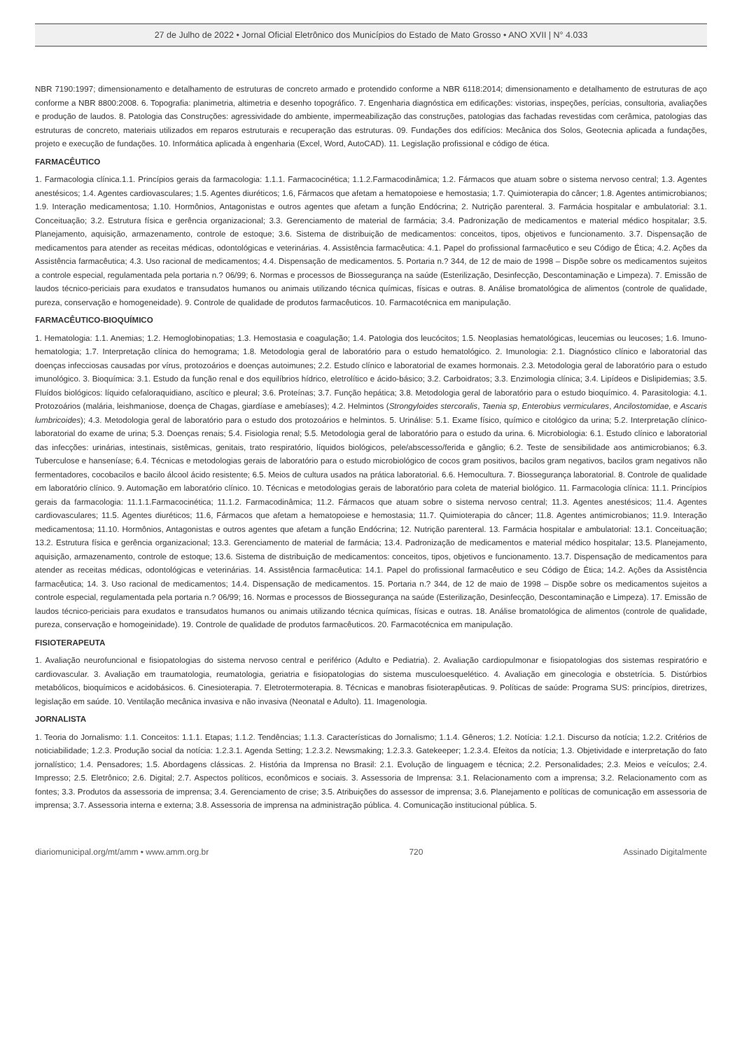27 de Julho de 2022 • Jornal Oficial Eletrônico dos Municípios do Estado de Mato Grosso • ANO XVII | N° 4.033
NBR 7190:1997; dimensionamento e detalhamento de estruturas de concreto armado e protendido conforme a NBR 6118:2014; dimensionamento e detalhamento de estruturas de aço conforme a NBR 8800:2008. 6. Topografia: planimetria, altimetria e desenho topográfico. 7. Engenharia diagnóstica em edificações: vistorias, inspeções, perícias, consultoria, avaliações e produção de laudos. 8. Patologia das Construções: agressividade do ambiente, impermeabilização das construções, patologias das fachadas revestidas com cerâmica, patologias das estruturas de concreto, materiais utilizados em reparos estruturais e recuperação das estruturas. 09. Fundações dos edifícios: Mecânica dos Solos, Geotecnia aplicada a fundações, projeto e execução de fundações. 10. Informática aplicada à engenharia (Excel, Word, AutoCAD). 11. Legislação profissional e código de ética.
FARMACÊUTICO
1. Farmacologia clínica.1.1. Princípios gerais da farmacologia: 1.1.1. Farmacocinética; 1.1.2.Farmacodinâmica; 1.2. Fármacos que atuam sobre o sistema nervoso central; 1.3. Agentes anestésicos; 1.4. Agentes cardiovasculares; 1.5. Agentes diuréticos; 1.6, Fármacos que afetam a hematopoiese e hemostasia; 1.7. Quimioterapia do câncer; 1.8. Agentes antimicrobianos; 1.9. Interação medicamentosa; 1.10. Hormônios, Antagonistas e outros agentes que afetam a função Endócrina; 2. Nutrição parenteral. 3. Farmácia hospitalar e ambulatorial: 3.1. Conceituação; 3.2. Estrutura física e gerência organizacional; 3.3. Gerenciamento de material de farmácia; 3.4. Padronização de medicamentos e material médico hospitalar; 3.5. Planejamento, aquisição, armazenamento, controle de estoque; 3.6. Sistema de distribuição de medicamentos: conceitos, tipos, objetivos e funcionamento. 3.7. Dispensação de medicamentos para atender as receitas médicas, odontológicas e veterinárias. 4. Assistência farmacêutica: 4.1. Papel do profissional farmacêutico e seu Código de Ética; 4.2. Ações da Assistência farmacêutica; 4.3. Uso racional de medicamentos; 4.4. Dispensação de medicamentos. 5. Portaria n.? 344, de 12 de maio de 1998 – Dispõe sobre os medicamentos sujeitos a controle especial, regulamentada pela portaria n.? 06/99; 6. Normas e processos de Biossegurança na saúde (Esterilização, Desinfecção, Descontaminação e Limpeza). 7. Emissão de laudos técnico-periciais para exudatos e transudatos humanos ou animais utilizando técnica químicas, físicas e outras. 8. Análise bromatológica de alimentos (controle de qualidade, pureza, conservação e homogeneidade). 9. Controle de qualidade de produtos farmacêuticos. 10. Farmacotécnica em manipulação.
FARMACÊUTICO-BIOQUÍMICO
1. Hematologia: 1.1. Anemias; 1.2. Hemoglobinopatias; 1.3. Hemostasia e coagulação; 1.4. Patologia dos leucócitos; 1.5. Neoplasias hematológicas, leucemias ou leucoses; 1.6. Imuno-hematologia; 1.7. Interpretação clínica do hemograma; 1.8. Metodologia geral de laboratório para o estudo hematológico. 2. Imunologia: 2.1. Diagnóstico clínico e laboratorial das doenças infecciosas causadas por vírus, protozoários e doenças autoimunes; 2.2. Estudo clínico e laboratorial de exames hormonais. 2.3. Metodologia geral de laboratório para o estudo imunológico. 3. Bioquímica: 3.1. Estudo da função renal e dos equilíbrios hídrico, eletrolítico e ácido-básico; 3.2. Carboidratos; 3.3. Enzimologia clínica; 3.4. Lipídeos e Dislipidemias; 3.5. Fluídos biológicos: líquido cefaloraquidiano, ascítico e pleural; 3.6. Proteínas; 3.7. Função hepática; 3.8. Metodologia geral de laboratório para o estudo bioquímico. 4. Parasitologia: 4.1. Protozoários (malária, leishmaniose, doença de Chagas, giardíase e amebíases); 4.2. Helmintos (Strongyloides stercoralis, Taenia sp, Enterobius vermiculares, Ancilostomidae, e Ascaris lumbricoides); 4.3. Metodologia geral de laboratório para o estudo dos protozoários e helmintos. 5. Urinálise: 5.1. Exame físico, químico e citológico da urina; 5.2. Interpretação clínico-laboratorial do exame de urina; 5.3. Doenças renais; 5.4. Fisiologia renal; 5.5. Metodologia geral de laboratório para o estudo da urina. 6. Microbiologia: 6.1. Estudo clínico e laboratorial das infecções: urinárias, intestinais, sistêmicas, genitais, trato respiratório, líquidos biológicos, pele/abscesso/ferida e gânglio; 6.2. Teste de sensibilidade aos antimicrobianos; 6.3. Tuberculose e hanseníase; 6.4. Técnicas e metodologias gerais de laboratório para o estudo microbiológico de cocos gram positivos, bacilos gram negativos, bacilos gram negativos não fermentadores, cocobacilos e bacilo álcool ácido resistente; 6.5. Meios de cultura usados na prática laboratorial. 6.6. Hemocultura. 7. Biossegurança laboratorial. 8. Controle de qualidade em laboratório clínico. 9. Automação em laboratório clínico. 10. Técnicas e metodologias gerais de laboratório para coleta de material biológico. 11. Farmacologia clínica: 11.1. Princípios gerais da farmacologia: 11.1.1.Farmacocinética; 11.1.2. Farmacodinâmica; 11.2. Fármacos que atuam sobre o sistema nervoso central; 11.3. Agentes anestésicos; 11.4. Agentes cardiovasculares; 11.5. Agentes diuréticos; 11.6, Fármacos que afetam a hematopoiese e hemostasia; 11.7. Quimioterapia do câncer; 11.8. Agentes antimicrobianos; 11.9. Interação medicamentosa; 11.10. Hormônios, Antagonistas e outros agentes que afetam a função Endócrina; 12. Nutrição parenteral. 13. Farmácia hospitalar e ambulatorial: 13.1. Conceituação; 13.2. Estrutura física e gerência organizacional; 13.3. Gerenciamento de material de farmácia; 13.4. Padronização de medicamentos e material médico hospitalar; 13.5. Planejamento, aquisição, armazenamento, controle de estoque; 13.6. Sistema de distribuição de medicamentos: conceitos, tipos, objetivos e funcionamento. 13.7. Dispensação de medicamentos para atender as receitas médicas, odontológicas e veterinárias. 14. Assistência farmacêutica: 14.1. Papel do profissional farmacêutico e seu Código de Ética; 14.2. Ações da Assistência farmacêutica; 14. 3. Uso racional de medicamentos; 14.4. Dispensação de medicamentos. 15. Portaria n.? 344, de 12 de maio de 1998 – Dispõe sobre os medicamentos sujeitos a controle especial, regulamentada pela portaria n.? 06/99; 16. Normas e processos de Biossegurança na saúde (Esterilização, Desinfecção, Descontaminação e Limpeza). 17. Emissão de laudos técnico-periciais para exudatos e transudatos humanos ou animais utilizando técnica químicas, físicas e outras. 18. Análise bromatológica de alimentos (controle de qualidade, pureza, conservação e homogeinidade). 19. Controle de qualidade de produtos farmacêuticos. 20. Farmacotécnica em manipulação.
FISIOTERAPEUTA
1. Avaliação neurofuncional e fisiopatologias do sistema nervoso central e periférico (Adulto e Pediatria). 2. Avaliação cardiopulmonar e fisiopatologias dos sistemas respiratório e cardiovascular. 3. Avaliação em traumatologia, reumatologia, geriatria e fisiopatologias do sistema musculoesquelético. 4. Avaliação em ginecologia e obstetrícia. 5. Distúrbios metabólicos, bioquímicos e acidobásicos. 6. Cinesioterapia. 7. Eletrotermoterapia. 8. Técnicas e manobras fisioterapêuticas. 9. Políticas de saúde: Programa SUS: princípios, diretrizes, legislação em saúde. 10. Ventilação mecânica invasiva e não invasiva (Neonatal e Adulto). 11. Imagenologia.
JORNALISTA
1. Teoria do Jornalismo: 1.1. Conceitos: 1.1.1. Etapas; 1.1.2. Tendências; 1.1.3. Características do Jornalismo; 1.1.4. Gêneros; 1.2. Notícia: 1.2.1. Discurso da notícia; 1.2.2. Critérios de noticiabilidade; 1.2.3. Produção social da notícia: 1.2.3.1. Agenda Setting; 1.2.3.2. Newsmaking; 1.2.3.3. Gatekeeper; 1.2.3.4. Efeitos da notícia; 1.3. Objetividade e interpretação do fato jornalístico; 1.4. Pensadores; 1.5. Abordagens clássicas. 2. História da Imprensa no Brasil: 2.1. Evolução de linguagem e técnica; 2.2. Personalidades; 2.3. Meios e veículos; 2.4. Impresso; 2.5. Eletrônico; 2.6. Digital; 2.7. Aspectos políticos, econômicos e sociais. 3. Assessoria de Imprensa: 3.1. Relacionamento com a imprensa; 3.2. Relacionamento com as fontes; 3.3. Produtos da assessoria de imprensa; 3.4. Gerenciamento de crise; 3.5. Atribuições do assessor de imprensa; 3.6. Planejamento e políticas de comunicação em assessoria de imprensa; 3.7. Assessoria interna e externa; 3.8. Assessoria de imprensa na administração pública. 4. Comunicação institucional pública. 5.
diariomunicipal.org/mt/amm • www.amm.org.br 720 Assinado Digitalmente